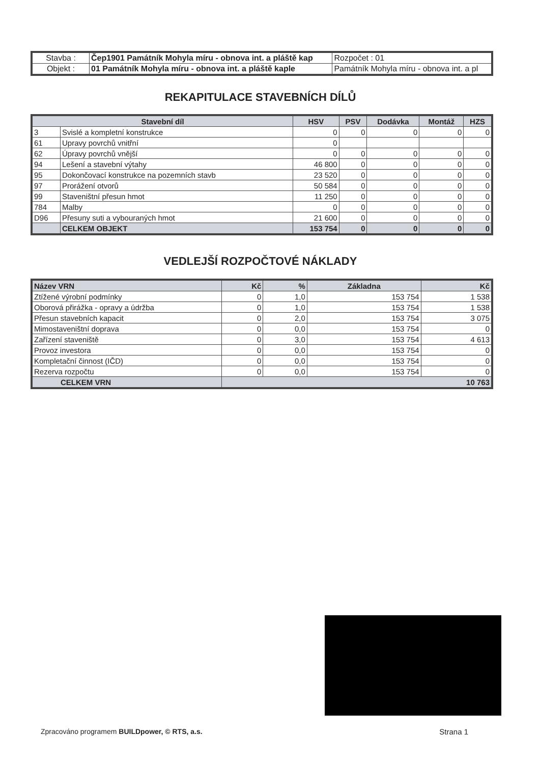| Stavba : | Čep1901 Památník Mohyla míru - obnova int. a pláště kap | Rozpočet : 01 |
| Objekt : | 01 Památník Mohyla míru - obnova int. a pláště kaple | Památník Mohyla míru - obnova int. a pl |
REKAPITULACE STAVEBNÍCH DÍLŮ
| Stavební díl | | HSV | PSV | Dodávka | Montáž | HZS |
| --- | --- | --- | --- | --- | --- | --- |
| 3 | Svislé a kompletní konstrukce | 0 | 0 | 0 | 0 | 0 |
| 61 | Upravy povrchů vnitřní | 0 | | | | |
| 62 | Úpravy povrchů vnější | 0 | 0 | 0 | 0 | 0 |
| 94 | Lešení a stavební výtahy | 46 800 | 0 | 0 | 0 | 0 |
| 95 | Dokončovací konstrukce na pozemních stavb | 23 520 | 0 | 0 | 0 | 0 |
| 97 | Prorážení otvorů | 50 584 | 0 | 0 | 0 | 0 |
| 99 | Staveništní přesun hmot | 11 250 | 0 | 0 | 0 | 0 |
| 784 | Malby | 0 | 0 | 0 | 0 | 0 |
| D96 | Přesuny suti a vybouraných hmot | 21 600 | 0 | 0 | 0 | 0 |
| | CELKEM OBJEKT | 153 754 | 0 | 0 | 0 | 0 |
VEDLEJŠÍ ROZPOČTOVÉ NÁKLADY
| Název VRN | Kč | % | Základna | Kč |
| --- | --- | --- | --- | --- |
| Ztížené výrobní podmínky | 0 | 1,0 | 153 754 | 1 538 |
| Oborová přirážka - opravy a údržba | 0 | 1,0 | 153 754 | 1 538 |
| Přesun stavebních kapacit | 0 | 2,0 | 153 754 | 3 075 |
| Mimostaveništní doprava | 0 | 0,0 | 153 754 | 0 |
| Zařízení staveniště | 0 | 3,0 | 153 754 | 4 613 |
| Provoz investora | 0 | 0,0 | 153 754 | 0 |
| Kompletační činnost (IČD) | 0 | 0,0 | 153 754 | 0 |
| Rezerva rozpočtu | 0 | 0,0 | 153 754 | 0 |
| CELKEM VRN | 10 763 | | | |
Zpracováno programem BUILDpower, © RTS, a.s. Strana 1